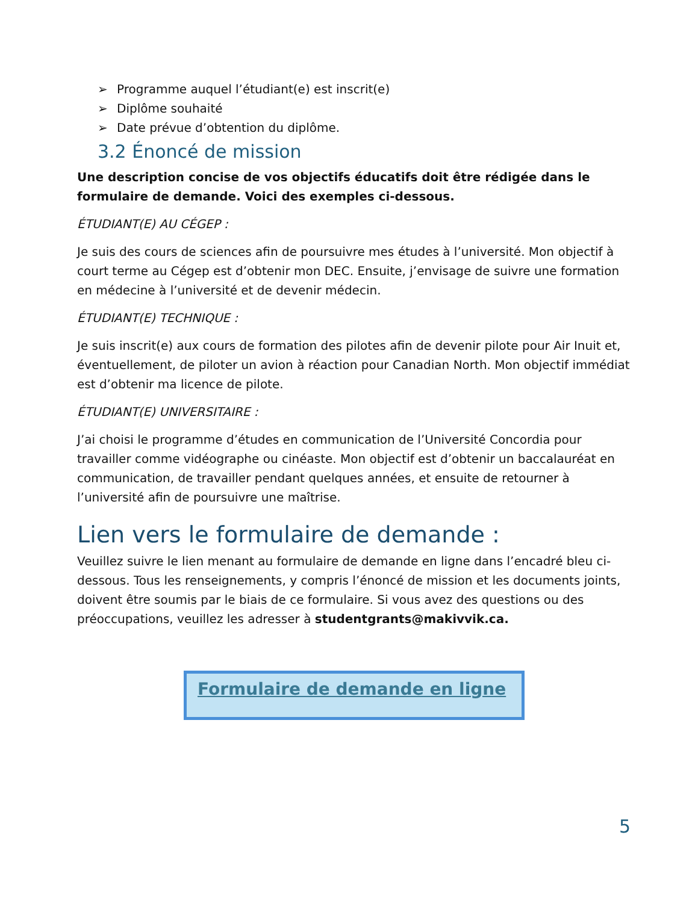➢ Programme auquel l’étudiant(e) est inscrit(e)
➢ Diplôme souhaité
➢ Date prévue d’obtention du diplôme.
3.2 Énoncé de mission
Une description concise de vos objectifs éducatifs doit être rédigée dans le formulaire de demande. Voici des exemples ci-dessous.
ÉTUDIANT(E) AU CÉGEP :
Je suis des cours de sciences afin de poursuivre mes études à l’université. Mon objectif à court terme au Cégep est d’obtenir mon DEC. Ensuite, j’envisage de suivre une formation en médecine à l’université et de devenir médecin.
ÉTUDIANT(E) TECHNIQUE :
Je suis inscrit(e) aux cours de formation des pilotes afin de devenir pilote pour Air Inuit et, éventuellement, de piloter un avion à réaction pour Canadian North. Mon objectif immédiat est d’obtenir ma licence de pilote.
ÉTUDIANT(E) UNIVERSITAIRE :
J’ai choisi le programme d’études en communication de l’Université Concordia pour travailler comme vidéographe ou cinéaste. Mon objectif est d’obtenir un baccalauréat en communication, de travailler pendant quelques années, et ensuite de retourner à l’université afin de poursuivre une maîtrise.
Lien vers le formulaire de demande :
Veuillez suivre le lien menant au formulaire de demande en ligne dans l’encadré bleu ci-dessous. Tous les renseignements, y compris l’énoncé de mission et les documents joints, doivent être soumis par le biais de ce formulaire. Si vous avez des questions ou des préoccupations, veuillez les adresser à studentgrants@makivvik.ca.
Formulaire de demande en ligne
5